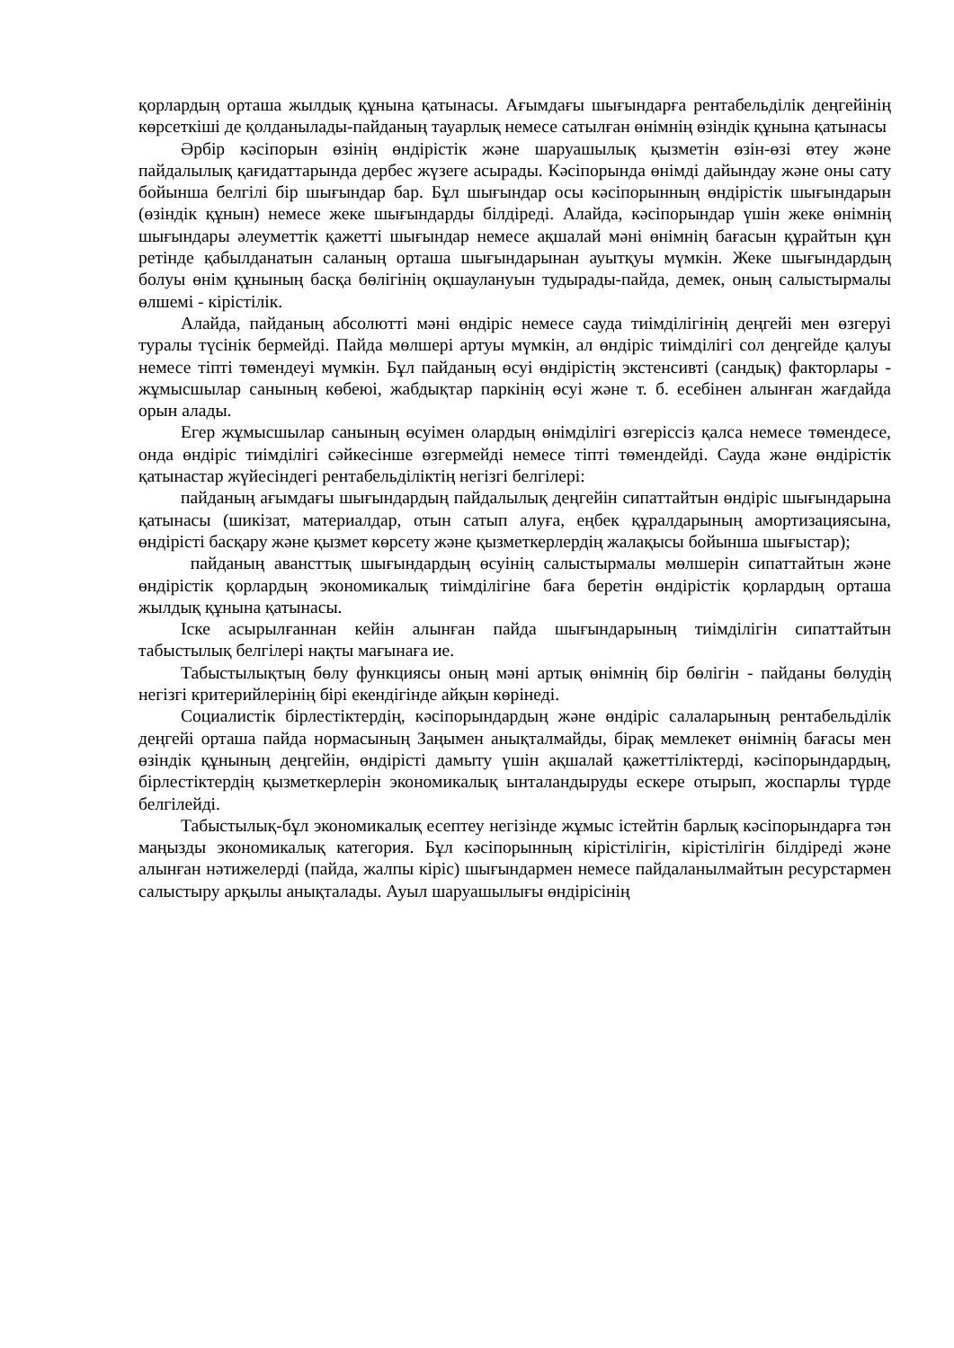қорлардың орташа жылдық құнына қатынасы. Ағымдағы шығындарға рентабельділік деңгейінің көрсеткіші де қолданылады-пайданың тауарлық немесе сатылған өнімнің өзіндік құнына қатынасы
Әрбір кәсіпорын өзінің өндірістік және шаруашылық қызметін өзін-өзі өтеу және пайдалылық қағидаттарында дербес жүзеге асырады. Кәсіпорында өнімді дайындау және оны сату бойынша белгілі бір шығындар бар. Бұл шығындар осы кәсіпорынның өндірістік шығындарын (өзіндік құнын) немесе жеке шығындарды білдіреді. Алайда, кәсіпорындар үшін жеке өнімнің шығындары әлеуметтік қажетті шығындар немесе ақшалай мәні өнімнің бағасын құрайтын құн ретінде қабылданатын саланың орташа шығындарынан ауытқуы мүмкін. Жеке шығындардың болуы өнім құнының басқа бөлігінің оқшаулануын тудырады-пайда, демек, оның салыстырмалы өлшемі - кірістілік.
Алайда, пайданың абсолютті мәні өндіріс немесе сауда тиімділігінің деңгейі мен өзгеруі туралы түсінік бермейді. Пайда мөлшері артуы мүмкін, ал өндіріс тиімділігі сол деңгейде қалуы немесе тіпті төмендеуі мүмкін. Бұл пайданың өсуі өндірістің экстенсивті (сандық) факторлары - жұмысшылар санының көбеюі, жабдықтар паркінің өсуі және т. б. есебінен алынған жағдайда орын алады.
Егер жұмысшылар санының өсуімен олардың өнімділігі өзгеріссіз қалса немесе төмендесе, онда өндіріс тиімділігі сәйкесінше өзгермейді немесе тіпті төмендейді. Сауда және өндірістік қатынастар жүйесіндегі рентабельділіктің негізгі белгілері:
пайданың ағымдағы шығындардың пайдалылық деңгейін сипаттайтын өндіріс шығындарына қатынасы (шикізат, материалдар, отын сатып алуға, еңбек құралдарының амортизациясына, өндірісті басқару және қызмет көрсету және қызметкерлердің жалақысы бойынша шығыстар);
пайданың авансттық шығындардың өсуінің салыстырмалы мөлшерін сипаттайтын және өндірістік қорлардың экономикалық тиімділігіне баға беретін өндірістік қорлардың орташа жылдық құнына қатынасы.
Іске асырылғаннан кейін алынған пайда шығындарының тиімділігін сипаттайтын табыстылық белгілері нақты мағынаға ие.
Табыстылықтың бөлу функциясы оның мәні артық өнімнің бір бөлігін - пайданы бөлудің негізгі критерийлерінің бірі екендігінде айқын көрінеді.
Социалистік бірлестіктердің, кәсіпорындардың және өндіріс салаларының рентабельділік деңгейі орташа пайда нормасының Заңымен анықталмайды, бірақ мемлекет өнімнің бағасы мен өзіндік құнының деңгейін, өндірісті дамыту үшін ақшалай қажеттіліктерді, кәсіпорындардың, бірлестіктердің қызметкерлерін экономикалық ынталандыруды ескере отырып, жоспарлы түрде белгілейді.
Табыстылық-бұл экономикалық есептеу негізінде жұмыс істейтін барлық кәсіпорындарға тән маңызды экономикалық категория. Бұл кәсіпорынның кірістілігін, кірістілігін білдіреді және алынған нәтижелерді (пайда, жалпы кіріс) шығындармен немесе пайдаланылмайтын ресурстармен салыстыру арқылы анықталады. Ауыл шаруашылығы өндірісінің